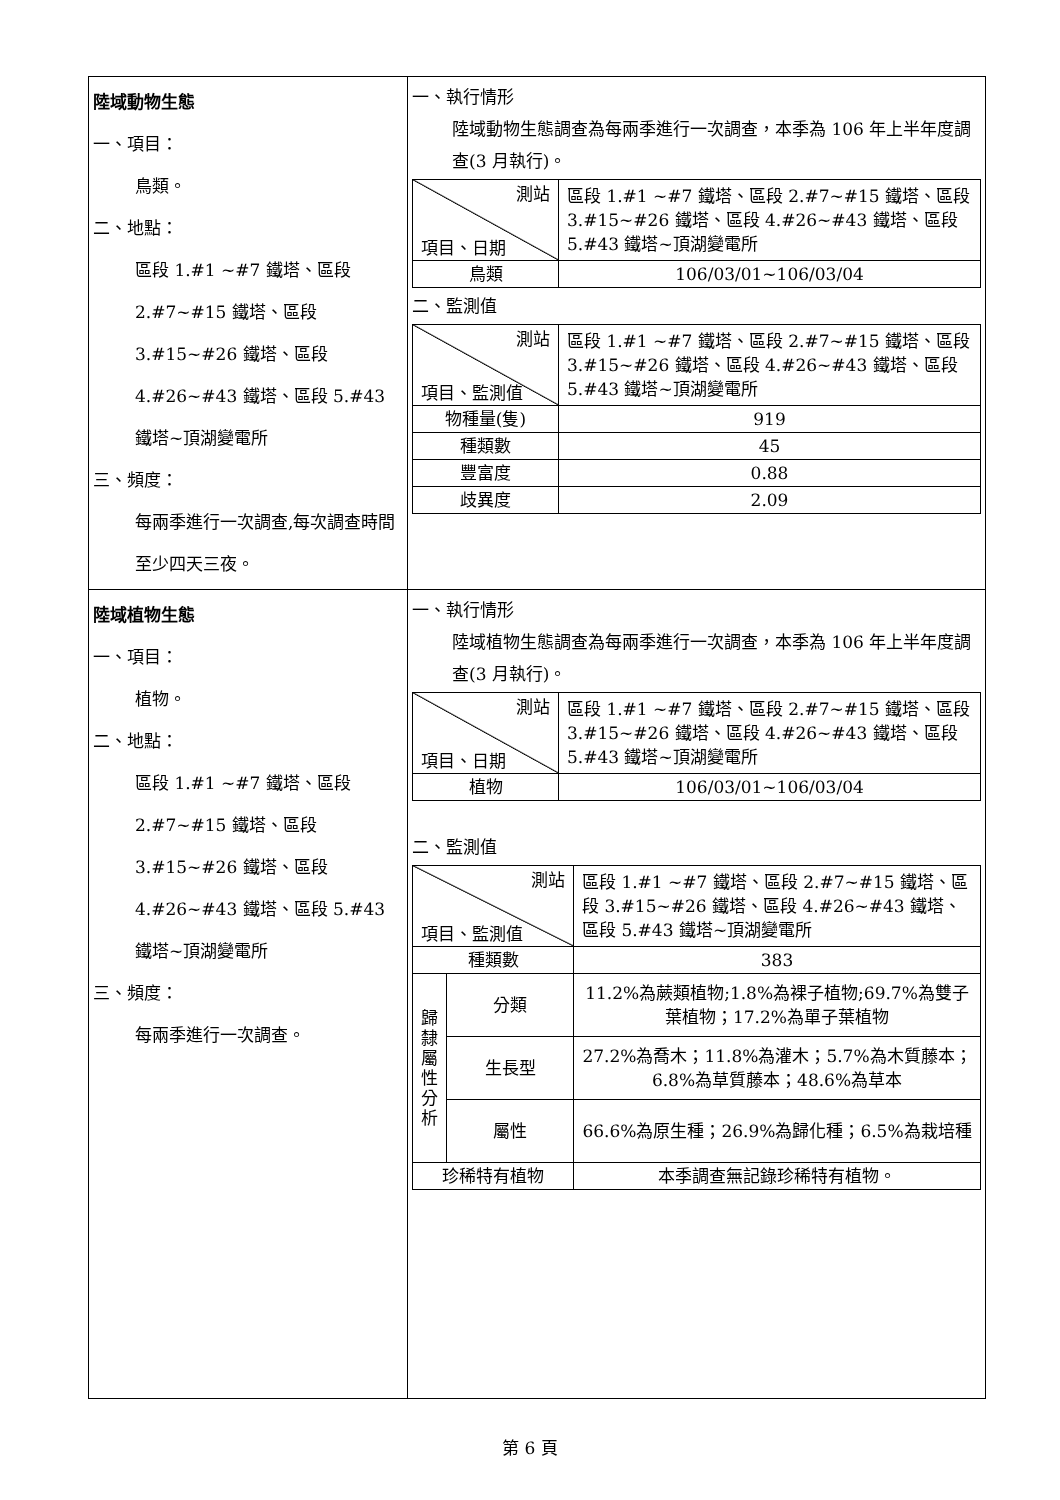| 陸域動物生態 一、項目： 鳥類。 二、地點： 區段 1.#1 ~#7 鐵塔、區段 2.#7~#15 鐵塔、區段 3.#15~#26 鐵塔、區段 4.#26~#43 鐵塔、區段 5.#43 鐵塔~頂湖變電所 三、頻度： 每兩季進行一次調查,每次調查時間至少四天三夜。 | 一、執行情形 陸域動物生態調查為每兩季進行一次調查，本季為 106 年上半年度調查(3 月執行)。 / 測站 項目、日期 / 區段 1.#1 ~#7 鐵塔、區段 2.#7~#15 鐵塔、區段 3.#15~#26 鐵塔、區段 4.#26~#43 鐵塔、區段 5.#43 鐵塔~頂湖變電所 / / 鳥類 / 106/03/01~106/03/04 / 二、監測值 / 測站 項目、監測值 / 區段 1.#1 ~#7 鐵塔、區段 2.#7~#15 鐵塔、區段 3.#15~#26 鐵塔、區段 4.#26~#43 鐵塔、區段 5.#43 鐵塔~頂湖變電所 / / 物種量(隻) / 919 / / 種類數 / 45 / / 豐富度 / 0.88 / / 歧異度 / 2.09 / |
| 陸域植物生態 一、項目： 植物。 二、地點： 區段 1.#1 ~#7 鐵塔、區段 2.#7~#15 鐵塔、區段 3.#15~#26 鐵塔、區段 4.#26~#43 鐵塔、區段 5.#43 鐵塔~頂湖變電所 三、頻度： 每兩季進行一次調查。 | 一、執行情形 陸域植物生態調查為每兩季進行一次調查，本季為 106 年上半年度調查(3 月執行)。 / 測站 項目、日期 / 區段 1.#1 ~#7 鐵塔、區段 2.#7~#15 鐵塔、區段 3.#15~#26 鐵塔、區段 4.#26~#43 鐵塔、區段 5.#43 鐵塔~頂湖變電所 / / 植物 / 106/03/01~106/03/04 / 二、監測值 / 測站 項目、監測值 / / 區段 1.#1 ~#7 鐵塔、區段 2.#7~#15 鐵塔、區段 3.#15~#26 鐵塔、區段 4.#26~#43 鐵塔、區段 5.#43 鐵塔~頂湖變電所 / / 種類數 / / 383 / / 歸 隸 屬 性 分 析 / 分類 / 11.2%為蕨類植物;1.8%為裸子植物;69.7%為雙子葉植物；17.2%為單子葉植物 / / / 生長型 / 27.2%為喬木；11.8%為灌木；5.7%為木質藤本；6.8%為草質藤本；48.6%為草本 / / / 屬性 / 66.6%為原生種；26.9%為歸化種；6.5%為栽培種 / / 珍稀特有植物 / / 本季調查無記錄珍稀特有植物。 / |
第 6 頁